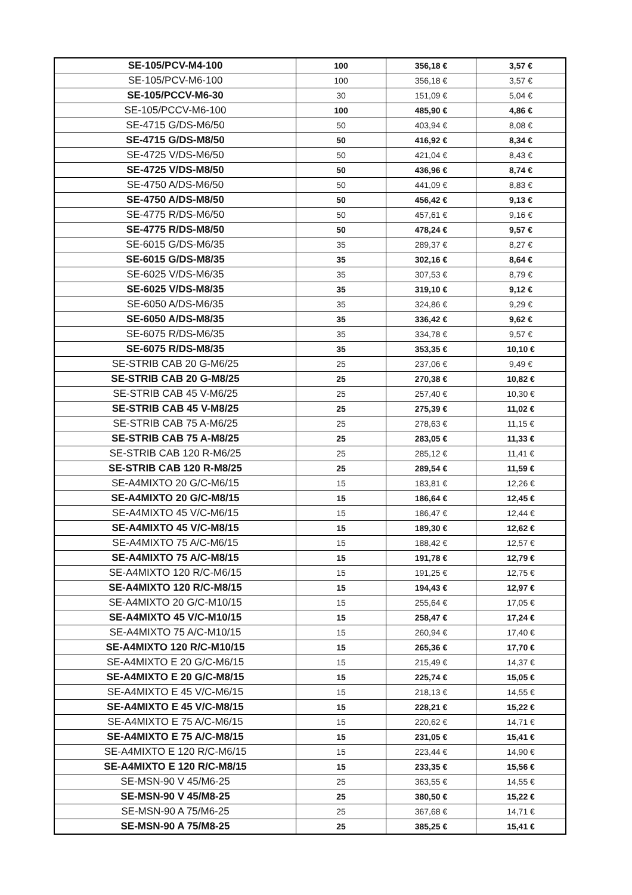| SE-105/PCV-M4-100 | 100 | 356,18 € | 3,57 € |
| SE-105/PCV-M6-100 | 100 | 356,18 € | 3,57 € |
| SE-105/PCCV-M6-30 | 30 | 151,09 € | 5,04 € |
| SE-105/PCCV-M6-100 | 100 | 485,90 € | 4,86 € |
| SE-4715 G/DS-M6/50 | 50 | 403,94 € | 8,08 € |
| SE-4715 G/DS-M8/50 | 50 | 416,92 € | 8,34 € |
| SE-4725 V/DS-M6/50 | 50 | 421,04 € | 8,43 € |
| SE-4725 V/DS-M8/50 | 50 | 436,96 € | 8,74 € |
| SE-4750 A/DS-M6/50 | 50 | 441,09 € | 8,83 € |
| SE-4750 A/DS-M8/50 | 50 | 456,42 € | 9,13 € |
| SE-4775 R/DS-M6/50 | 50 | 457,61 € | 9,16 € |
| SE-4775 R/DS-M8/50 | 50 | 478,24 € | 9,57 € |
| SE-6015 G/DS-M6/35 | 35 | 289,37 € | 8,27 € |
| SE-6015 G/DS-M8/35 | 35 | 302,16 € | 8,64 € |
| SE-6025 V/DS-M6/35 | 35 | 307,53 € | 8,79 € |
| SE-6025 V/DS-M8/35 | 35 | 319,10 € | 9,12 € |
| SE-6050 A/DS-M6/35 | 35 | 324,86 € | 9,29 € |
| SE-6050 A/DS-M8/35 | 35 | 336,42 € | 9,62 € |
| SE-6075 R/DS-M6/35 | 35 | 334,78 € | 9,57 € |
| SE-6075 R/DS-M8/35 | 35 | 353,35 € | 10,10 € |
| SE-STRIB CAB 20 G-M6/25 | 25 | 237,06 € | 9,49 € |
| SE-STRIB CAB 20 G-M8/25 | 25 | 270,38 € | 10,82 € |
| SE-STRIB CAB 45 V-M6/25 | 25 | 257,40 € | 10,30 € |
| SE-STRIB CAB 45 V-M8/25 | 25 | 275,39 € | 11,02 € |
| SE-STRIB CAB 75 A-M6/25 | 25 | 278,63 € | 11,15 € |
| SE-STRIB CAB 75 A-M8/25 | 25 | 283,05 € | 11,33 € |
| SE-STRIB CAB 120 R-M6/25 | 25 | 285,12 € | 11,41 € |
| SE-STRIB CAB 120 R-M8/25 | 25 | 289,54 € | 11,59 € |
| SE-A4MIXTO 20 G/C-M6/15 | 15 | 183,81 € | 12,26 € |
| SE-A4MIXTO 20 G/C-M8/15 | 15 | 186,64 € | 12,45 € |
| SE-A4MIXTO 45 V/C-M6/15 | 15 | 186,47 € | 12,44 € |
| SE-A4MIXTO 45 V/C-M8/15 | 15 | 189,30 € | 12,62 € |
| SE-A4MIXTO 75 A/C-M6/15 | 15 | 188,42 € | 12,57 € |
| SE-A4MIXTO 75 A/C-M8/15 | 15 | 191,78 € | 12,79 € |
| SE-A4MIXTO 120 R/C-M6/15 | 15 | 191,25 € | 12,75 € |
| SE-A4MIXTO 120 R/C-M8/15 | 15 | 194,43 € | 12,97 € |
| SE-A4MIXTO 20 G/C-M10/15 | 15 | 255,64 € | 17,05 € |
| SE-A4MIXTO 45 V/C-M10/15 | 15 | 258,47 € | 17,24 € |
| SE-A4MIXTO 75 A/C-M10/15 | 15 | 260,94 € | 17,40 € |
| SE-A4MIXTO 120 R/C-M10/15 | 15 | 265,36 € | 17,70 € |
| SE-A4MIXTO E 20 G/C-M6/15 | 15 | 215,49 € | 14,37 € |
| SE-A4MIXTO E 20 G/C-M8/15 | 15 | 225,74 € | 15,05 € |
| SE-A4MIXTO E 45 V/C-M6/15 | 15 | 218,13 € | 14,55 € |
| SE-A4MIXTO E 45 V/C-M8/15 | 15 | 228,21 € | 15,22 € |
| SE-A4MIXTO E 75 A/C-M6/15 | 15 | 220,62 € | 14,71 € |
| SE-A4MIXTO E 75 A/C-M8/15 | 15 | 231,05 € | 15,41 € |
| SE-A4MIXTO E 120 R/C-M6/15 | 15 | 223,44 € | 14,90 € |
| SE-A4MIXTO E 120 R/C-M8/15 | 15 | 233,35 € | 15,56 € |
| SE-MSN-90 V 45/M6-25 | 25 | 363,55 € | 14,55 € |
| SE-MSN-90 V 45/M8-25 | 25 | 380,50 € | 15,22 € |
| SE-MSN-90 A 75/M6-25 | 25 | 367,68 € | 14,71 € |
| SE-MSN-90 A 75/M8-25 | 25 | 385,25 € | 15,41 € |